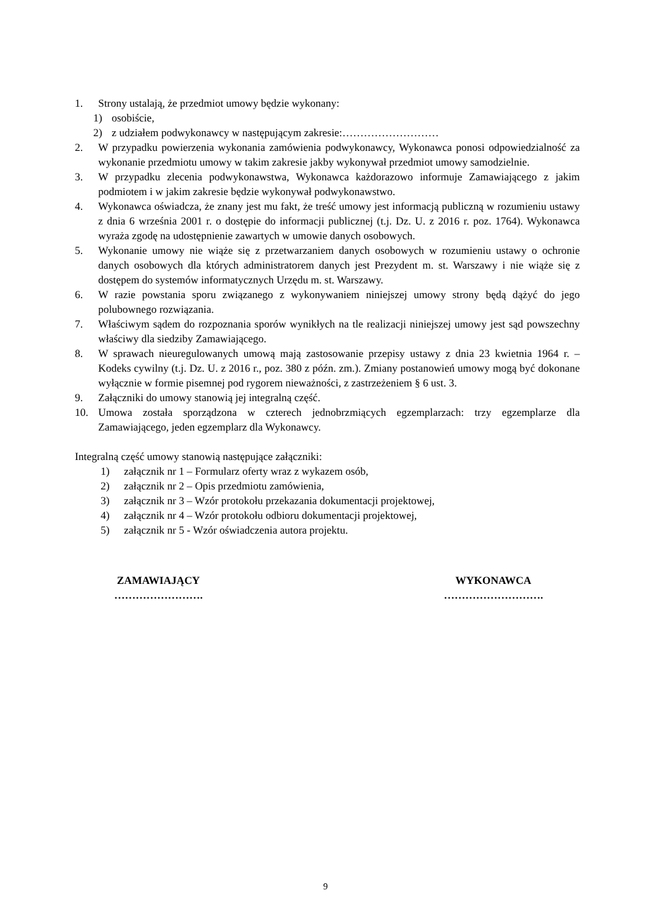1. Strony ustalają, że przedmiot umowy będzie wykonany:
1) osobiście,
2) z udziałem podwykonawcy w następującym zakresie:………………………
2. W przypadku powierzenia wykonania zamówienia podwykonawcy, Wykonawca ponosi odpowiedzialność za wykonanie przedmiotu umowy w takim zakresie jakby wykonywał przedmiot umowy samodzielnie.
3. W przypadku zlecenia podwykonawstwa, Wykonawca każdorazowo informuje Zamawiającego z jakim podmiotem i w jakim zakresie będzie wykonywał podwykonawstwo.
4. Wykonawca oświadcza, że znany jest mu fakt, że treść umowy jest informacją publiczną w rozumieniu ustawy z dnia 6 września 2001 r. o dostępie do informacji publicznej (t.j. Dz. U. z 2016 r. poz. 1764). Wykonawca wyraża zgodę na udostępnienie zawartych w umowie danych osobowych.
5. Wykonanie umowy nie wiąże się z przetwarzaniem danych osobowych w rozumieniu ustawy o ochronie danych osobowych dla których administratorem danych jest Prezydent m. st. Warszawy i nie wiąże się z dostępem do systemów informatycznych Urzędu m. st. Warszawy.
6. W razie powstania sporu związanego z wykonywaniem niniejszej umowy strony będą dążyć do jego polubownego rozwiązania.
7. Właściwym sądem do rozpoznania sporów wynikłych na tle realizacji niniejszej umowy jest sąd powszechny właściwy dla siedziby Zamawiającego.
8. W sprawach nieuregulowanych umową mają zastosowanie przepisy ustawy z dnia 23 kwietnia 1964 r. – Kodeks cywilny (t.j. Dz. U. z 2016 r., poz. 380 z późn. zm.). Zmiany postanowień umowy mogą być dokonane wyłącznie w formie pisemnej pod rygorem nieważności, z zastrzeżeniem § 6 ust. 3.
9. Załączniki do umowy stanowią jej integralną część.
10. Umowa została sporządzona w czterech jednobrzmiących egzemplarzach: trzy egzemplarze dla Zamawiającego, jeden egzemplarz dla Wykonawcy.
Integralną część umowy stanowią następujące załączniki:
1) załącznik nr 1 – Formularz oferty wraz z wykazem osób,
2) załącznik nr 2 – Opis przedmiotu zamówienia,
3) załącznik nr 3 – Wzór protokołu przekazania dokumentacji projektowej,
4) załącznik nr 4 – Wzór protokołu odbioru dokumentacji projektowej,
5) załącznik nr 5 - Wzór oświadczenia autora projektu.
ZAMAWIAJĄCY
…………………….
WYKONAWCA
……………………….
9